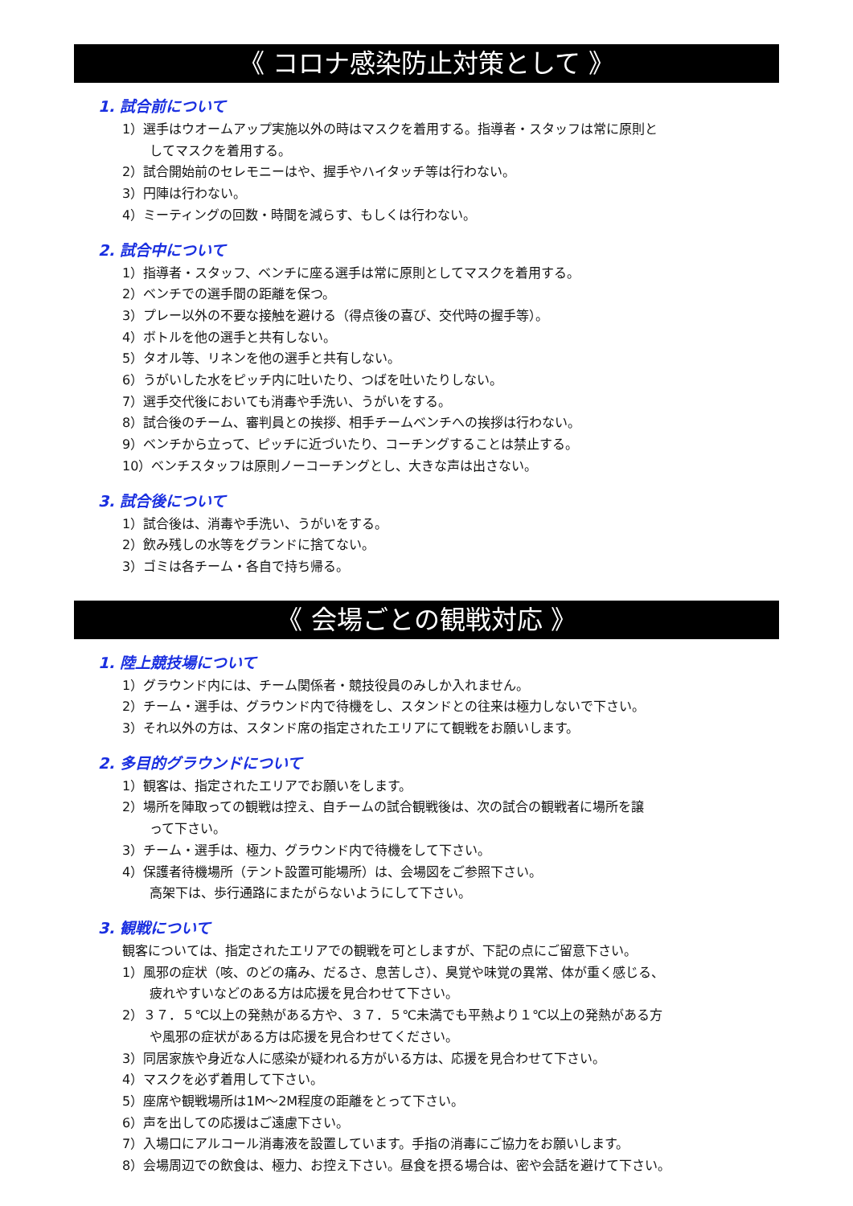《 コロナ感染防止対策として 》
1. 試合前について
1）選手はウオームアップ実施以外の時はマスクを着用する。指導者・スタッフは常に原則と
してマスクを着用する。
2）試合開始前のセレモニーはや、握手やハイタッチ等は行わない。
3）円陣は行わない。
4）ミーティングの回数・時間を減らす、もしくは行わない。
2. 試合中について
1）指導者・スタッフ、ベンチに座る選手は常に原則としてマスクを着用する。
2）ベンチでの選手間の距離を保つ。
3）プレー以外の不要な接触を避ける（得点後の喜び、交代時の握手等）。
4）ボトルを他の選手と共有しない。
5）タオル等、リネンを他の選手と共有しない。
6）うがいした水をピッチ内に吐いたり、つばを吐いたりしない。
7）選手交代後においても消毒や手洗い、うがいをする。
8）試合後のチーム、審判員との挨拶、相手チームベンチへの挨拶は行わない。
9）ベンチから立って、ピッチに近づいたり、コーチングすることは禁止する。
10）ベンチスタッフは原則ノーコーチングとし、大きな声は出さない。
3. 試合後について
1）試合後は、消毒や手洗い、うがいをする。
2）飲み残しの水等をグランドに捨てない。
3）ゴミは各チーム・各自で持ち帰る。
《 会場ごとの観戦対応 》
1. 陸上競技場について
1）グラウンド内には、チーム関係者・競技役員のみしか入れません。
2）チーム・選手は、グラウンド内で待機をし、スタンドとの往来は極力しないで下さい。
3）それ以外の方は、スタンド席の指定されたエリアにて観戦をお願いします。
2. 多目的グラウンドについて
1）観客は、指定されたエリアでお願いをします。
2）場所を陣取っての観戦は控え、自チームの試合観戦後は、次の試合の観戦者に場所を譲
って下さい。
3）チーム・選手は、極力、グラウンド内で待機をして下さい。
4）保護者待機場所（テント設置可能場所）は、会場図をご参照下さい。
高架下は、歩行通路にまたがらないようにして下さい。
3. 観戦について
観客については、指定されたエリアでの観戦を可としますが、下記の点にご留意下さい。
1）風邪の症状（咳、のどの痛み、だるさ、息苦しさ）、臭覚や味覚の異常、体が重く感じる、
疲れやすいなどのある方は応援を見合わせて下さい。
2）３７．５℃以上の発熱がある方や、３７．５℃未満でも平熱より１℃以上の発熱がある方
や風邪の症状がある方は応援を見合わせてください。
3）同居家族や身近な人に感染が疑われる方がいる方は、応援を見合わせて下さい。
4）マスクを必ず着用して下さい。
5）座席や観戦場所は1M～2M程度の距離をとって下さい。
6）声を出しての応援はご遠慮下さい。
7）入場口にアルコール消毒液を設置しています。手指の消毒にご協力をお願いします。
8）会場周辺での飲食は、極力、お控え下さい。昼食を摂る場合は、密や会話を避けて下さい。